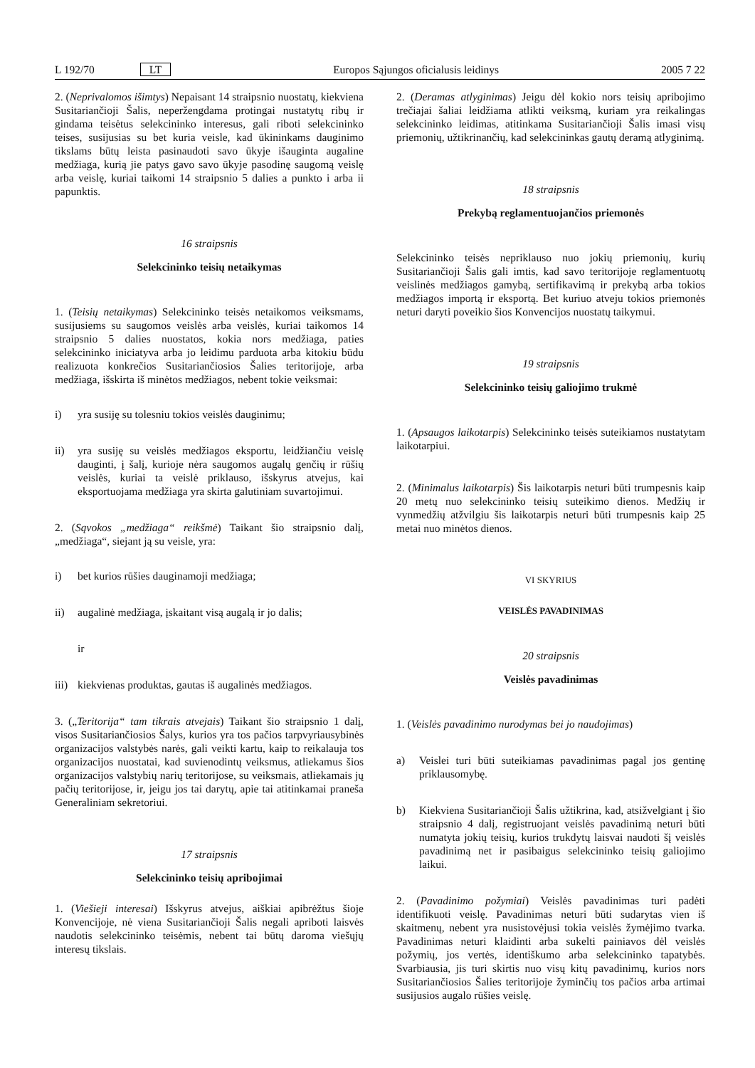L 192/70 LT Europos Sąjungos oficialusis leidinys 2005 7 22
2. (Neprivalomos išimtys) Nepaisant 14 straipsnio nuostatų, kiekviena Susitariančioji Šalis, neperžengdama protingai nustatytų ribų ir gindama teisėtus selekcininko interesus, gali riboti selekcininko teises, susijusias su bet kuria veisle, kad ūkininkams dauginimo tikslams būtų leista pasinaudoti savo ūkyje išauginta augaline medžiaga, kurią jie patys gavo savo ūkyje pasodinę saugomą veislę arba veislę, kuriai taikomi 14 straipsnio 5 dalies a punkto i arba ii papunktis.
16 straipsnis
Selekcininko teisių netaikymas
1. (Teisių netaikymas) Selekcininko teisės netaikomos veiksmams, susijusiems su saugomos veislės arba veislės, kuriai taikomos 14 straipsnio 5 dalies nuostatos, kokia nors medžiaga, paties selekcininko iniciatyva arba jo leidimu parduota arba kitokiu būdu realizuota konkrečios Susitariančiosios Šalies teritorijoje, arba medžiaga, išskirta iš minėtos medžiagos, nebent tokie veiksmai:
i) yra susiję su tolesniu tokios veislės dauginimu;
ii) yra susiję su veislės medžiagos eksportu, leidžiančiu veislę dauginti, į šalį, kurioje nėra saugomos augalų genčių ir rūšių veislės, kuriai ta veislė priklauso, išskyrus atvejus, kai eksportuojama medžiaga yra skirta galutiniam suvartojimui.
2. (Sąvokos „medžiaga“ reikšmė) Taikant šio straipsnio dalį, „medžiaga“, siejant ją su veisle, yra:
i) bet kurios rūšies dauginamoji medžiaga;
ii) augalinė medžiaga, įskaitant visą augalą ir jo dalis;
ir
iii) kiekvienas produktas, gautas iš augalinės medžiagos.
3. („Teritorija“ tam tikrais atvejais) Taikant šio straipsnio 1 dalį, visos Susitariančiosios Šalys, kurios yra tos pačios tarpvyriausybinės organizacijos valstybės narės, gali veikti kartu, kaip to reikalauja tos organizacijos nuostatai, kad suvienodintų veiksmus, atliekamus šios organizacijos valstybių narių teritorijose, su veiksmais, atliekamais jų pačių teritorijose, ir, jeigu jos tai darytų, apie tai atitinkamai praneša Generaliniam sekretoriui.
17 straipsnis
Selekcininko teisių apribojimai
1. (Viešieji interesai) Išskyrus atvejus, aiškiai apibrėžtus šioje Konvencijoje, nė viena Susitariančioji Šalis negali apriboti laisvės naudotis selekcininko teisėmis, nebent tai būtų daroma viešųjų interesų tikslais.
2. (Deramas atlyginimas) Jeigu dėl kokio nors teisių apribojimo trečiajai šaliai leidžiama atlikti veiksmą, kuriam yra reikalingas selekcininko leidimas, atitinkama Susitariančioji Šalis imasi visų priemonių, užtikrinančių, kad selekcininkas gautų deramą atlyginimą.
18 straipsnis
Prekybą reglamentuojančios priemonės
Selekcininko teisės nepriklauso nuo jokių priemonių, kurių Susitariančioji Šalis gali imtis, kad savo teritorijoje reglamentuotų veislinės medžiagos gamybą, sertifikavimą ir prekybą arba tokios medžiagos importą ir eksportą. Bet kuriuo atveju tokios priemonės neturi daryti poveikio šios Konvencijos nuostatų taikymui.
19 straipsnis
Selekcininko teisių galiojimo trukmė
1. (Apsaugos laikotarpis) Selekcininko teisės suteikiamos nustatytam laikotarpiui.
2. (Minimalus laikotarpis) Šis laikotarpis neturi būti trumpesnis kaip 20 metų nuo selekcininko teisių suteikimo dienos. Medžių ir vynmedžių atžvilgiu šis laikotarpis neturi būti trumpesnis kaip 25 metai nuo minėtos dienos.
VI SKYRIUS
VEISLĖS PAVADINIMAS
20 straipsnis
Veislės pavadinimas
1. (Veislės pavadinimo nurodymas bei jo naudojimas)
a) Veislei turi būti suteikiamas pavadinimas pagal jos gentinę priklausomybę.
b) Kiekviena Susitariančioji Šalis užtikrina, kad, atsižvelgiant į šio straipsnio 4 dalį, registruojant veislės pavadinimą neturi būti numatyta jokių teisių, kurios trukdytų laisvai naudoti šį veislės pavadinimą net ir pasibaigus selekcininko teisių galiojimo laikui.
2. (Pavadinimo požymiai) Veislės pavadinimas turi padėti identifikuoti veislę. Pavadinimas neturi būti sudarytas vien iš skaitmenų, nebent yra nusistovėjusi tokia veislės žymėjimo tvarka. Pavadinimas neturi klaidinti arba sukelti painiavos dėl veislės požymių, jos vertės, identiškumo arba selekcininko tapatybės. Svarbiausia, jis turi skirtis nuo visų kitų pavadinimų, kurios nors Susitariančiosios Šalies teritorijoje žyminčių tos pačios arba artimai susijusios augalo rūšies veislę.